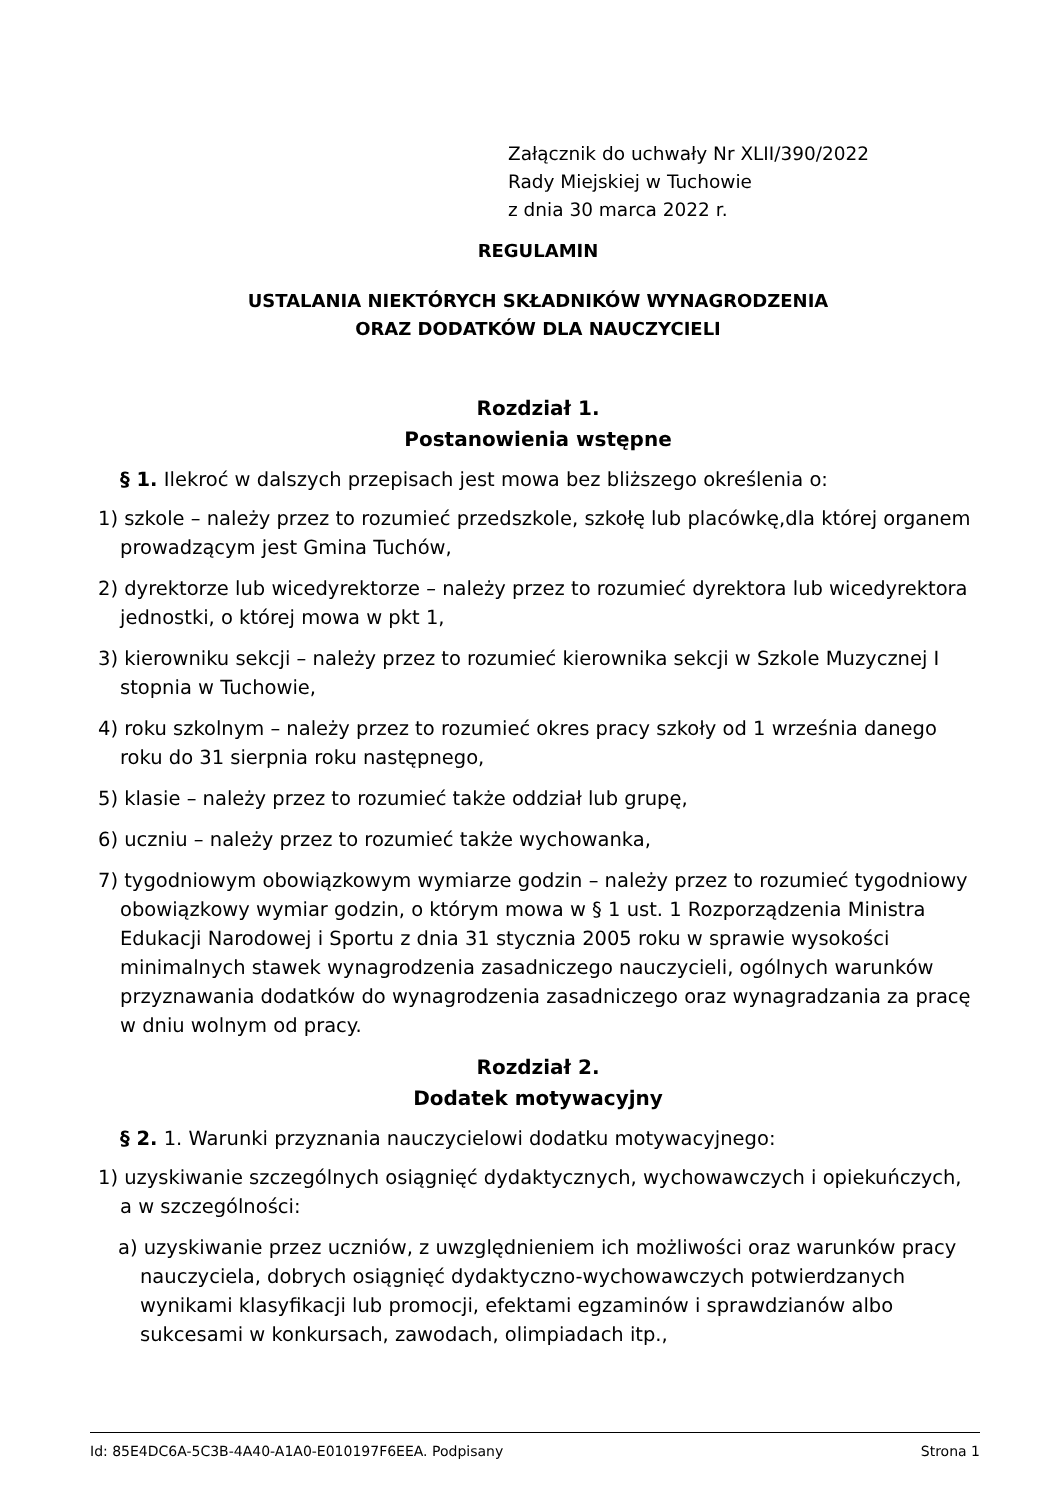Załącznik do uchwały Nr XLII/390/2022
Rady Miejskiej w Tuchowie
z dnia 30 marca 2022 r.
REGULAMIN
USTALANIA NIEKTÓRYCH SKŁADNIKÓW WYNAGRODZENIA
ORAZ DODATKÓW DLA NAUCZYCIELI
Rozdział 1.
Postanowienia wstępne
§ 1. Ilekroć w dalszych przepisach jest mowa bez bliższego określenia o:
1) szkole – należy przez to rozumieć przedszkole, szkołę lub placówkę,dla której organem prowadzącym jest Gmina Tuchów,
2) dyrektorze lub wicedyrektorze – należy przez to rozumieć dyrektora lub wicedyrektora jednostki, o której mowa w pkt 1,
3) kierowniku sekcji – należy przez to rozumieć kierownika sekcji w Szkole Muzycznej I stopnia w Tuchowie,
4) roku szkolnym – należy przez to rozumieć okres pracy szkoły od 1 września danego roku do 31 sierpnia roku następnego,
5) klasie – należy przez to rozumieć także oddział lub grupę,
6) uczniu – należy przez to rozumieć także wychowanka,
7) tygodniowym obowiązkowym wymiarze godzin – należy przez to rozumieć tygodniowy obowiązkowy wymiar godzin, o którym mowa w § 1 ust. 1 Rozporządzenia Ministra Edukacji Narodowej i Sportu z dnia 31 stycznia 2005 roku w sprawie wysokości minimalnych stawek wynagrodzenia zasadniczego nauczycieli, ogólnych warunków przyznawania dodatków do wynagrodzenia zasadniczego oraz wynagradzania za pracę w dniu wolnym od pracy.
Rozdział 2.
Dodatek motywacyjny
§ 2. 1. Warunki przyznania nauczycielowi dodatku motywacyjnego:
1) uzyskiwanie szczególnych osiągnięć dydaktycznych, wychowawczych i opiekuńczych, a w szczególności:
a) uzyskiwanie przez uczniów, z uwzględnieniem ich możliwości oraz warunków pracy nauczyciela, dobrych osiągnięć dydaktyczno-wychowawczych potwierdzanych wynikami klasyfikacji lub promocji, efektami egzaminów i sprawdzianów albo sukcesami w konkursach, zawodach, olimpiadach itp.,
Id: 85E4DC6A-5C3B-4A40-A1A0-E010197F6EEA. Podpisany Strona 1